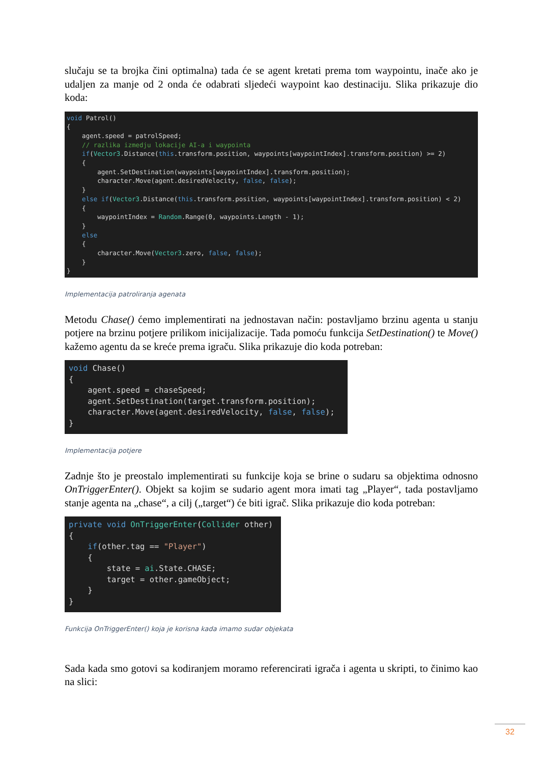slučaju se ta brojka čini optimalna) tada će se agent kretati prema tom waypointu, inače ako je udaljen za manje od 2 onda će odabrati sljedeći waypoint kao destinaciju. Slika prikazuje dio koda:
void Patrol()
{
    agent.speed = patrolSpeed;
    // razlika izmedju lokacije AI-a i waypointa
    if(Vector3.Distance(this.transform.position, waypoints[waypointIndex].transform.position) >= 2)
    {
        agent.SetDestination(waypoints[waypointIndex].transform.position);
        character.Move(agent.desiredVelocity, false, false);
    }
    else if(Vector3.Distance(this.transform.position, waypoints[waypointIndex].transform.position) < 2)
    {
        waypointIndex = Random.Range(0, waypoints.Length - 1);
    }
    else
    {
        character.Move(Vector3.zero, false, false);
    }
}
Implementacija patroliranja agenata
Metodu Chase() ćemo implementirati na jednostavan način: postavljamo brzinu agenta u stanju potjere na brzinu potjere prilikom inicijalizacije. Tada pomoću funkcija SetDestination() te Move() kažemo agentu da se kreće prema igraču. Slika prikazuje dio koda potreban:
void Chase()
{
    agent.speed = chaseSpeed;
    agent.SetDestination(target.transform.position);
    character.Move(agent.desiredVelocity, false, false);
}
Implementacija potjere
Zadnje što je preostalo implementirati su funkcije koja se brine o sudaru sa objektima odnosno OnTriggerEnter(). Objekt sa kojim se sudario agent mora imati tag „Player“, tada postavljamo stanje agenta na „chase“, a cilj („target“) će biti igrač. Slika prikazuje dio koda potreban:
private void OnTriggerEnter(Collider other)
{
    if(other.tag == "Player")
    {
        state = ai.State.CHASE;
        target = other.gameObject;
    }
}
Funkcija OnTriggerEnter() koja je korisna kada imamo sudar objekata
Sada kada smo gotovi sa kodiranjem moramo referencirati igrača i agenta u skripti, to činimo kao na slici:
32